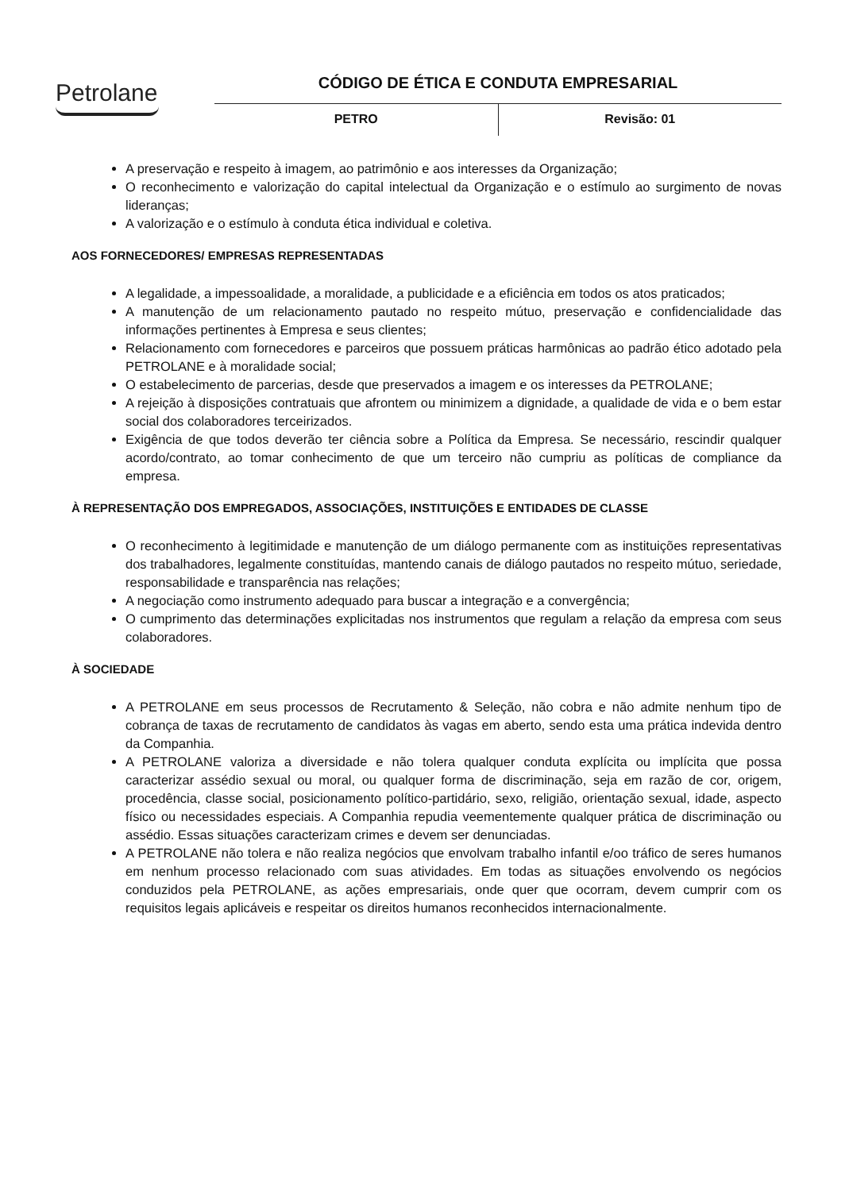Petrolane
CÓDIGO DE ÉTICA E CONDUTA EMPRESARIAL
PETRO Revisão: 01
A preservação e respeito à imagem, ao patrimônio e aos interesses da Organização;
O reconhecimento e valorização do capital intelectual da Organização e o estímulo ao surgimento de novas lideranças;
A valorização e o estímulo à conduta ética individual e coletiva.
AOS FORNECEDORES/ EMPRESAS REPRESENTADAS
A legalidade, a impessoalidade, a moralidade, a publicidade e a eficiência em todos os atos praticados;
A manutenção de um relacionamento pautado no respeito mútuo, preservação e confidencialidade das informações pertinentes à Empresa e seus clientes;
Relacionamento com fornecedores e parceiros que possuem práticas harmônicas ao padrão ético adotado pela PETROLANE e à moralidade social;
O estabelecimento de parcerias, desde que preservados a imagem e os interesses da PETROLANE;
A rejeição à disposições contratuais que afrontem ou minimizem a dignidade, a qualidade de vida e o bem estar social dos colaboradores terceirizados.
Exigência de que todos deverão ter ciência sobre a Política da Empresa. Se necessário, rescindir qualquer acordo/contrato, ao tomar conhecimento de que um terceiro não cumpriu as políticas de compliance da empresa.
À REPRESENTAÇÃO DOS EMPREGADOS, ASSOCIAÇÕES, INSTITUIÇÕES E ENTIDADES DE CLASSE
O reconhecimento à legitimidade e manutenção de um diálogo permanente com as instituições representativas dos trabalhadores, legalmente constituídas, mantendo canais de diálogo pautados no respeito mútuo, seriedade, responsabilidade e transparência nas relações;
A negociação como instrumento adequado para buscar a integração e a convergência;
O cumprimento das determinações explicitadas nos instrumentos que regulam a relação da empresa com seus colaboradores.
À SOCIEDADE
A PETROLANE em seus processos de Recrutamento & Seleção, não cobra e não admite nenhum tipo de cobrança de taxas de recrutamento de candidatos às vagas em aberto, sendo esta uma prática indevida dentro da Companhia.
A PETROLANE valoriza a diversidade e não tolera qualquer conduta explícita ou implícita que possa caracterizar assédio sexual ou moral, ou qualquer forma de discriminação, seja em razão de cor, origem, procedência, classe social, posicionamento político-partidário, sexo, religião, orientação sexual, idade, aspecto físico ou necessidades especiais. A Companhia repudia veementemente qualquer prática de discriminação ou assédio. Essas situações caracterizam crimes e devem ser denunciadas.
A PETROLANE não tolera e não realiza negócios que envolvam trabalho infantil e/oo tráfico de seres humanos em nenhum processo relacionado com suas atividades. Em todas as situações envolvendo os negócios conduzidos pela PETROLANE, as ações empresariais, onde quer que ocorram, devem cumprir com os requisitos legais aplicáveis e respeitar os direitos humanos reconhecidos internacionalmente.